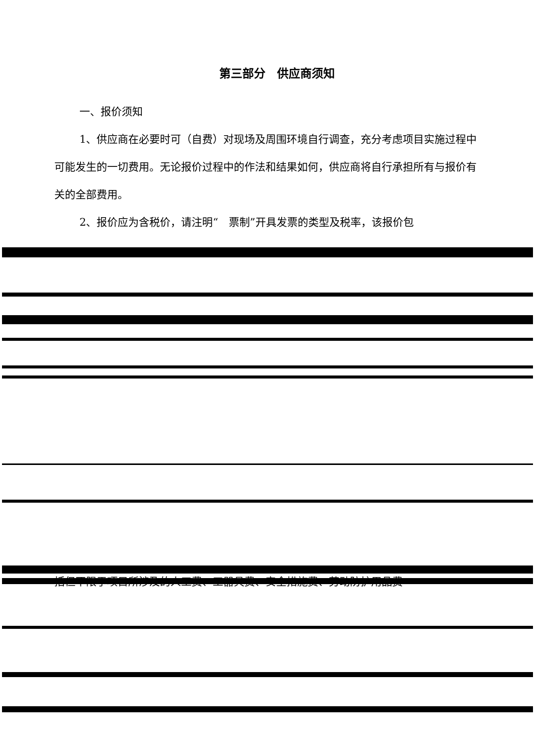第三部分　供应商须知
一、报价须知
1、供应商在必要时可（自费）对现场及周围环境自行调查，充分考虑项目实施过程中可能发生的一切费用。无论报价过程中的作法和结果如何，供应商将自行承担所有与报价有关的全部费用。
2、报价应为含税价，请注明“　票制”开具发票的类型及税率，该报价包
括但不限于项目所涉及的人工费、工器具费、安全措施费、劳动防护用品费